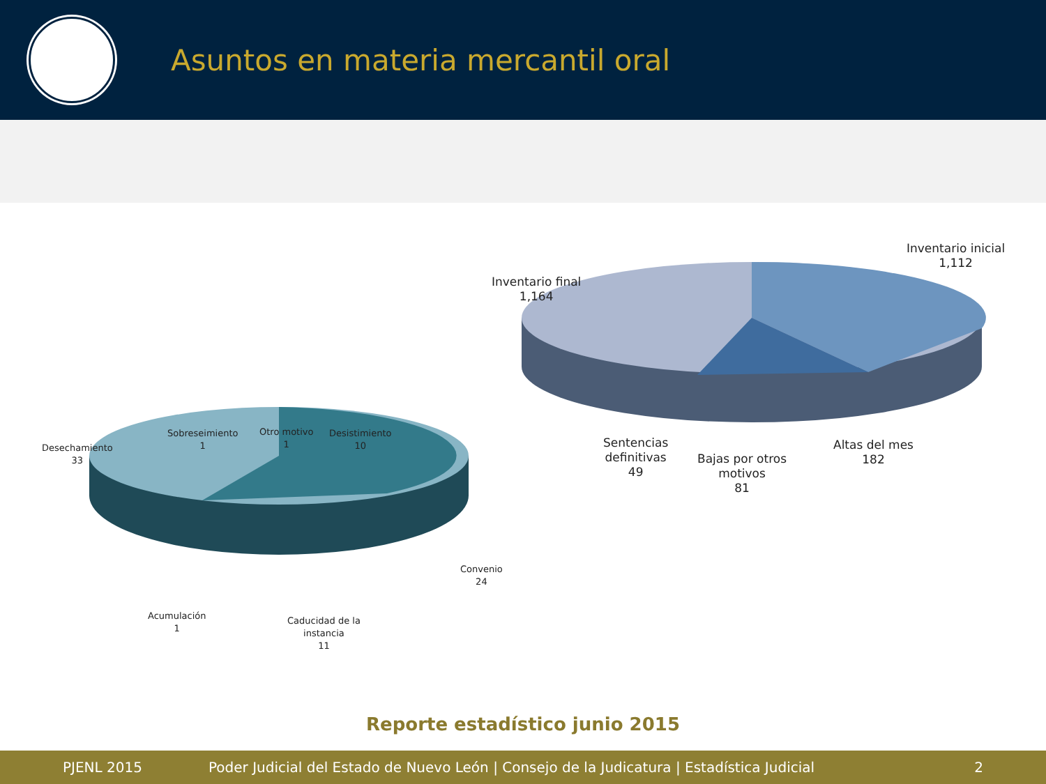Asuntos en materia mercantil oral
Inventario inicial
1,112
Inventario final
1,164
Sentencias
definitivas
49
Bajas por otros
motivos
81
Altas del mes
182
Desechamiento
33
Sobreseimiento
1
Otro motivo
1
Desistimiento
10
Convenio
24
Acumulación
1
Caducidad de la
instancia
11
Reporte estadístico junio 2015
PJENL 2015 Poder Judicial del Estado de Nuevo León | Consejo de la Judicatura | Estadística Judicial 2